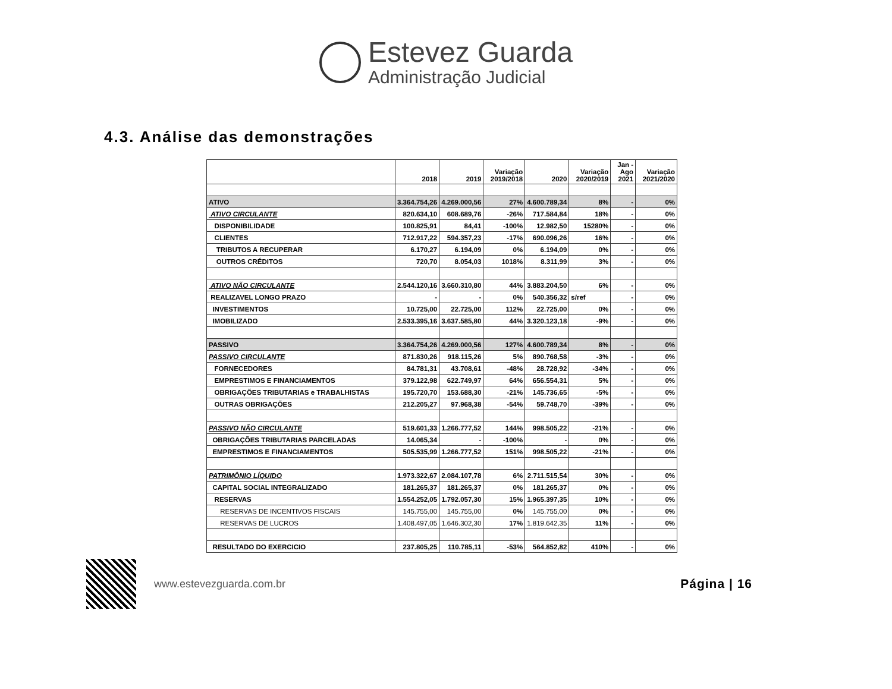Estevez Guarda
Administração Judicial
4.3. Análise das demonstrações
| | 2018 | 2019 | Variação 2019/2018 | 2020 | Variação 2020/2019 | Jan - Ago 2021 | Variação 2021/2020 |
| --- | --- | --- | --- | --- | --- | --- | --- |
| ATIVO | 3.364.754,26 | 4.269.000,56 | 27% | 4.600.789,34 | 8% | - | 0% |
| ATIVO CIRCULANTE | 820.634,10 | 608.689,76 | -26% | 717.584,84 | 18% | - | 0% |
| DISPONIBILIDADE | 100.825,91 | 84,41 | -100% | 12.982,50 | 15280% | - | 0% |
| CLIENTES | 712.917,22 | 594.357,23 | -17% | 690.096,26 | 16% | - | 0% |
| TRIBUTOS A RECUPERAR | 6.170,27 | 6.194,09 | 0% | 6.194,09 | 0% | - | 0% |
| OUTROS CRÉDITOS | 720,70 | 8.054,03 | 1018% | 8.311,99 | 3% | - | 0% |
| ATIVO NÃO CIRCULANTE | 2.544.120,16 | 3.660.310,80 | 44% | 3.883.204,50 | 6% | - | 0% |
| REALIZAVEL LONGO PRAZO | - | - | 0% | 540.356,32 | s/ref | - | 0% |
| INVESTIMENTOS | 10.725,00 | 22.725,00 | 112% | 22.725,00 | 0% | - | 0% |
| IMOBILIZADO | 2.533.395,16 | 3.637.585,80 | 44% | 3.320.123,18 | -9% | - | 0% |
| PASSIVO | 3.364.754,26 | 4.269.000,56 | 127% | 4.600.789,34 | 8% | - | 0% |
| PASSIVO CIRCULANTE | 871.830,26 | 918.115,26 | 5% | 890.768,58 | -3% | - | 0% |
| FORNECEDORES | 84.781,31 | 43.708,61 | -48% | 28.728,92 | -34% | - | 0% |
| EMPRESTIMOS E FINANCIAMENTOS | 379.122,98 | 622.749,97 | 64% | 656.554,31 | 5% | - | 0% |
| OBRIGAÇÕES TRIBUTARIAS e TRABALHISTAS | 195.720,70 | 153.688,30 | -21% | 145.736,65 | -5% | - | 0% |
| OUTRAS OBRIGAÇÕES | 212.205,27 | 97.968,38 | -54% | 59.748,70 | -39% | - | 0% |
| PASSIVO NÃO CIRCULANTE | 519.601,33 | 1.266.777,52 | 144% | 998.505,22 | -21% | - | 0% |
| OBRIGAÇÕES TRIBUTARIAS PARCELADAS | 14.065,34 | - | -100% | - | 0% | - | 0% |
| EMPRESTIMOS E FINANCIAMENTOS | 505.535,99 | 1.266.777,52 | 151% | 998.505,22 | -21% | - | 0% |
| PATRIMÔNIO LÍQUIDO | 1.973.322,67 | 2.084.107,78 | 6% | 2.711.515,54 | 30% | - | 0% |
| CAPITAL SOCIAL INTEGRALIZADO | 181.265,37 | 181.265,37 | 0% | 181.265,37 | 0% | - | 0% |
| RESERVAS | 1.554.252,05 | 1.792.057,30 | 15% | 1.965.397,35 | 10% | - | 0% |
| RESERVAS DE INCENTIVOS FISCAIS | 145.755,00 | 145.755,00 | 0% | 145.755,00 | 0% | - | 0% |
| RESERVAS DE LUCROS | 1.408.497,05 | 1.646.302,30 | 17% | 1.819.642,35 | 11% | - | 0% |
| RESULTADO DO EXERCICIO | 237.805,25 | 110.785,11 | -53% | 564.852,82 | 410% | - | 0% |
www.estevezguarda.com.br
Página | 16